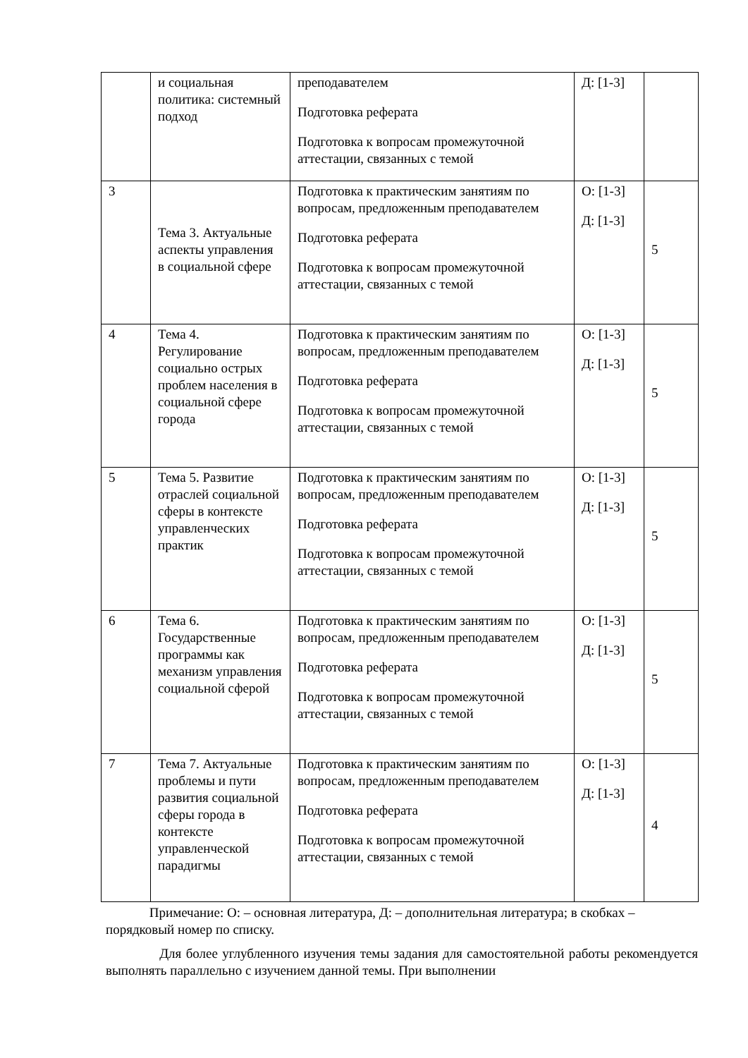| | и социальная политика: системный подход | преподавателем Подготовка реферата Подготовка к вопросам промежуточной аттестации, связанных с темой | Д: [1-3] | |
| 3 | Тема 3. Актуальные аспекты управления в социальной сфере | Подготовка к практическим занятиям по вопросам, предложенным преподавателем Подготовка реферата Подготовка к вопросам промежуточной аттестации, связанных с темой | О: [1-3] Д: [1-3] | 5 |
| 4 | Тема 4. Регулирование социально острых проблем населения в социальной сфере города | Подготовка к практическим занятиям по вопросам, предложенным преподавателем Подготовка реферата Подготовка к вопросам промежуточной аттестации, связанных с темой | О: [1-3] Д: [1-3] | 5 |
| 5 | Тема 5. Развитие отраслей социальной сферы в контексте управленческих практик | Подготовка к практическим занятиям по вопросам, предложенным преподавателем Подготовка реферата Подготовка к вопросам промежуточной аттестации, связанных с темой | О: [1-3] Д: [1-3] | 5 |
| 6 | Тема 6. Государственные программы как механизм управления социальной сферой | Подготовка к практическим занятиям по вопросам, предложенным преподавателем Подготовка реферата Подготовка к вопросам промежуточной аттестации, связанных с темой | О: [1-3] Д: [1-3] | 5 |
| 7 | Тема 7. Актуальные проблемы и пути развития социальной сферы города в контексте управленческой парадигмы | Подготовка к практическим занятиям по вопросам, предложенным преподавателем Подготовка реферата Подготовка к вопросам промежуточной аттестации, связанных с темой | О: [1-3] Д: [1-3] | 4 |
Примечание: О: – основная литература, Д: – дополнительная литература; в скобках – порядковый номер по списку.
Для более углубленного изучения темы задания для самостоятельной работы рекомендуется выполнять параллельно с изучением данной темы. При выполнении